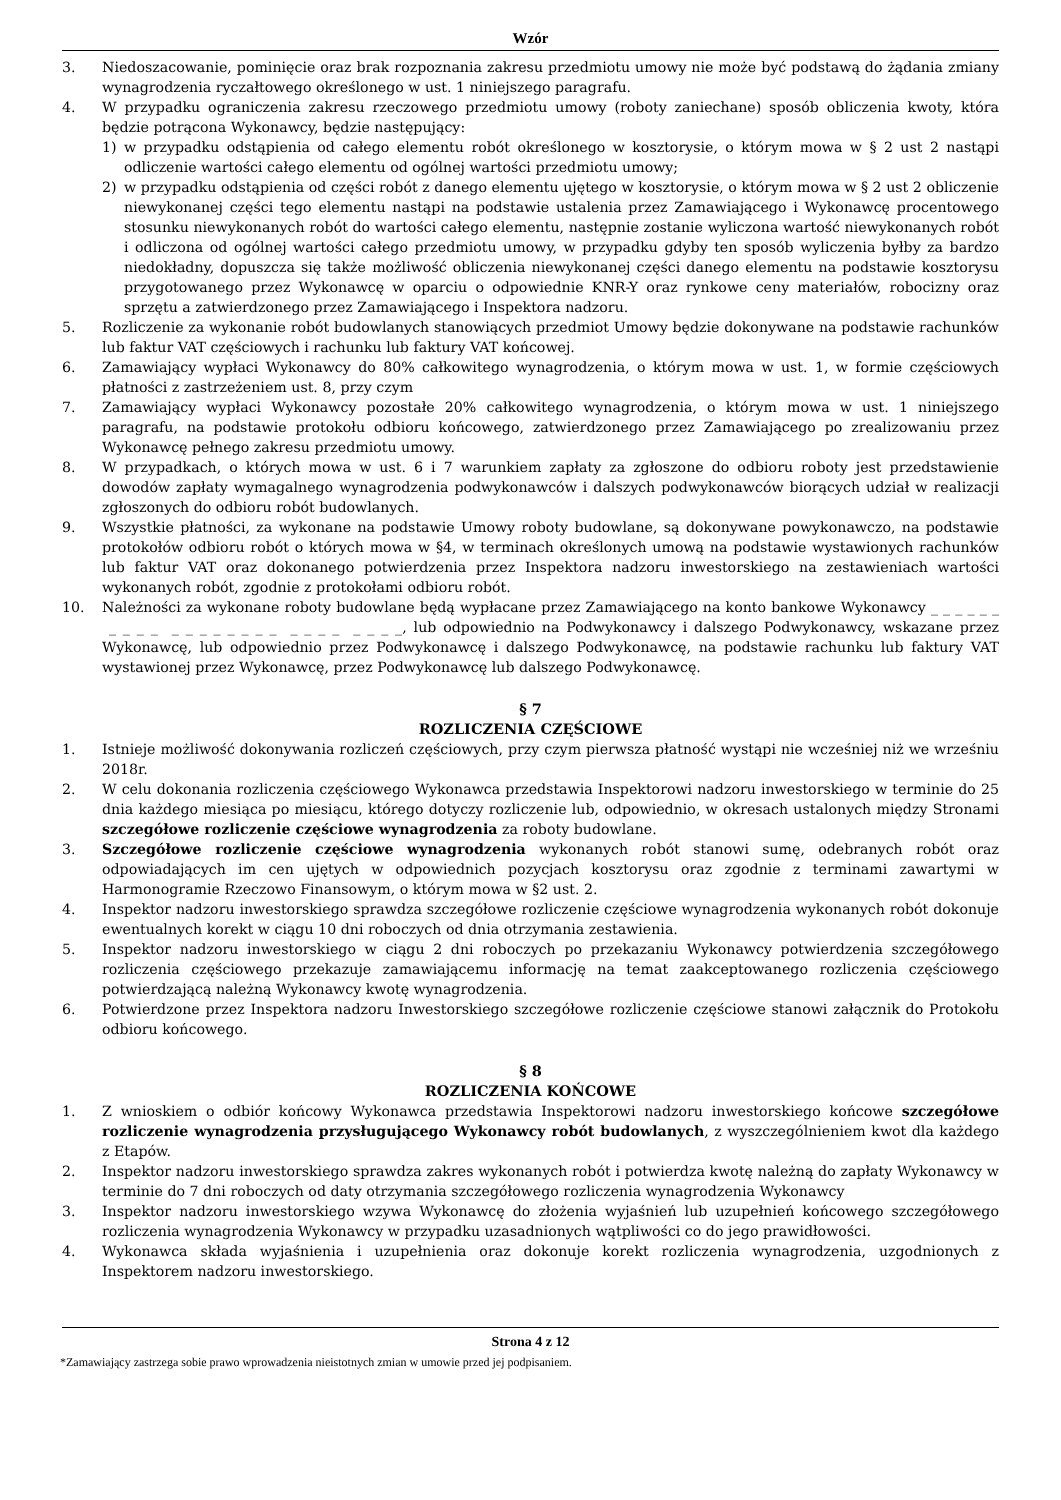Wzór
3. Niedoszacowanie, pominięcie oraz brak rozpoznania zakresu przedmiotu umowy nie może być podstawą do żądania zmiany wynagrodzenia ryczałtowego określonego w ust. 1 niniejszego paragrafu.
4. W przypadku ograniczenia zakresu rzeczowego przedmiotu umowy (roboty zaniechane) sposób obliczenia kwoty, która będzie potrącona Wykonawcy, będzie następujący:
1) w przypadku odstąpienia od całego elementu robót określonego w kosztorysie, o którym mowa w § 2 ust 2 nastąpi odliczenie wartości całego elementu od ogólnej wartości przedmiotu umowy;
2) w przypadku odstąpienia od części robót z danego elementu ujętego w kosztorysie, o którym mowa w § 2 ust 2 obliczenie niewykonanej części tego elementu nastąpi na podstawie ustalenia przez Zamawiającego i Wykonawcę procentowego stosunku niewykonanych robót do wartości całego elementu, następnie zostanie wyliczona wartość niewykonanych robót i odliczona od ogólnej wartości całego przedmiotu umowy, w przypadku gdyby ten sposób wyliczenia byłby za bardzo niedokładny, dopuszcza się także możliwość obliczenia niewykonanej części danego elementu na podstawie kosztorysu przygotowanego przez Wykonawcę w oparciu o odpowiednie KNR-Y oraz rynkowe ceny materiałów, robocizny oraz sprzętu a zatwierdzonego przez Zamawiającego i Inspektora nadzoru.
5. Rozliczenie za wykonanie robót budowlanych stanowiących przedmiot Umowy będzie dokonywane na podstawie rachunków lub faktur VAT częściowych i rachunku lub faktury VAT końcowej.
6. Zamawiający wypłaci Wykonawcy do 80% całkowitego wynagrodzenia, o którym mowa w ust. 1, w formie częściowych płatności z zastrzeżeniem ust. 8, przy czym
7. Zamawiający wypłaci Wykonawcy pozostałe 20% całkowitego wynagrodzenia, o którym mowa w ust. 1 niniejszego paragrafu, na podstawie protokołu odbioru końcowego, zatwierdzonego przez Zamawiającego po zrealizowaniu przez Wykonawcę pełnego zakresu przedmiotu umowy.
8. W przypadkach, o których mowa w ust. 6 i 7 warunkiem zapłaty za zgłoszone do odbioru roboty jest przedstawienie dowodów zapłaty wymagalnego wynagrodzenia podwykonawców i dalszych podwykonawców biorących udział w realizacji zgłoszonych do odbioru robót budowlanych.
9. Wszystkie płatności, za wykonane na podstawie Umowy roboty budowlane, są dokonywane powykonawczo, na podstawie protokołów odbioru robót o których mowa w §4, w terminach określonych umową na podstawie wystawionych rachunków lub faktur VAT oraz dokonanego potwierdzenia przez Inspektora nadzoru inwestorskiego na zestawieniach wartości wykonanych robót, zgodnie z protokołami odbioru robót.
10. Należności za wykonane roboty budowlane będą wypłacane przez Zamawiającego na konto bankowe Wykonawcy _ _ _ _ _ _ _ _ _ _ _ _ _ _ _ _ _ _ _ _ _ _ _ _ _ _, lub odpowiednio na Podwykonawcy i dalszego Podwykonawcy, wskazane przez Wykonawcę, lub odpowiednio przez Podwykonawcę i dalszego Podwykonawcę, na podstawie rachunku lub faktury VAT wystawionej przez Wykonawcę, przez Podwykonawcę lub dalszego Podwykonawcę.
§ 7
ROZLICZENIA CZĘŚCIOWE
1. Istnieje możliwość dokonywania rozliczeń częściowych, przy czym pierwsza płatność wystąpi nie wcześniej niż we wrześniu 2018r.
2. W celu dokonania rozliczenia częściowego Wykonawca przedstawia Inspektorowi nadzoru inwestorskiego w terminie do 25 dnia każdego miesiąca po miesiącu, którego dotyczy rozliczenie lub, odpowiednio, w okresach ustalonych między Stronami szczegółowe rozliczenie częściowe wynagrodzenia za roboty budowlane.
3. Szczegółowe rozliczenie częściowe wynagrodzenia wykonanych robót stanowi sumę, odebranych robót oraz odpowiadających im cen ujętych w odpowiednich pozycjach kosztorysu oraz zgodnie z terminami zawartymi w Harmonogramie Rzeczowo Finansowym, o którym mowa w §2 ust. 2.
4. Inspektor nadzoru inwestorskiego sprawdza szczegółowe rozliczenie częściowe wynagrodzenia wykonanych robót dokonuje ewentualnych korekt w ciągu 10 dni roboczych od dnia otrzymania zestawienia.
5. Inspektor nadzoru inwestorskiego w ciągu 2 dni roboczych po przekazaniu Wykonawcy potwierdzenia szczegółowego rozliczenia częściowego przekazuje zamawiającemu informację na temat zaakceptowanego rozliczenia częściowego potwierdzającą należną Wykonawcy kwotę wynagrodzenia.
6. Potwierdzone przez Inspektora nadzoru Inwestorskiego szczegółowe rozliczenie częściowe stanowi załącznik do Protokołu odbioru końcowego.
§ 8
ROZLICZENIA KOŃCOWE
1. Z wnioskiem o odbiór końcowy Wykonawca przedstawia Inspektorowi nadzoru inwestorskiego końcowe szczegółowe rozliczenie wynagrodzenia przysługującego Wykonawcy robót budowlanych, z wyszczególnieniem kwot dla każdego z Etapów.
2. Inspektor nadzoru inwestorskiego sprawdza zakres wykonanych robót i potwierdza kwotę należną do zapłaty Wykonawcy w terminie do 7 dni roboczych od daty otrzymania szczegółowego rozliczenia wynagrodzenia Wykonawcy
3. Inspektor nadzoru inwestorskiego wzywa Wykonawcę do złożenia wyjaśnień lub uzupełnień końcowego szczegółowego rozliczenia wynagrodzenia Wykonawcy w przypadku uzasadnionych wątpliwości co do jego prawidłowości.
4. Wykonawca składa wyjaśnienia i uzupełnienia oraz dokonuje korekt rozliczenia wynagrodzenia, uzgodnionych z Inspektorem nadzoru inwestorskiego.
Strona 4 z 12
*Zamawiający zastrzega sobie prawo wprowadzenia nieistotnych zmian w umowie przed jej podpisaniem.